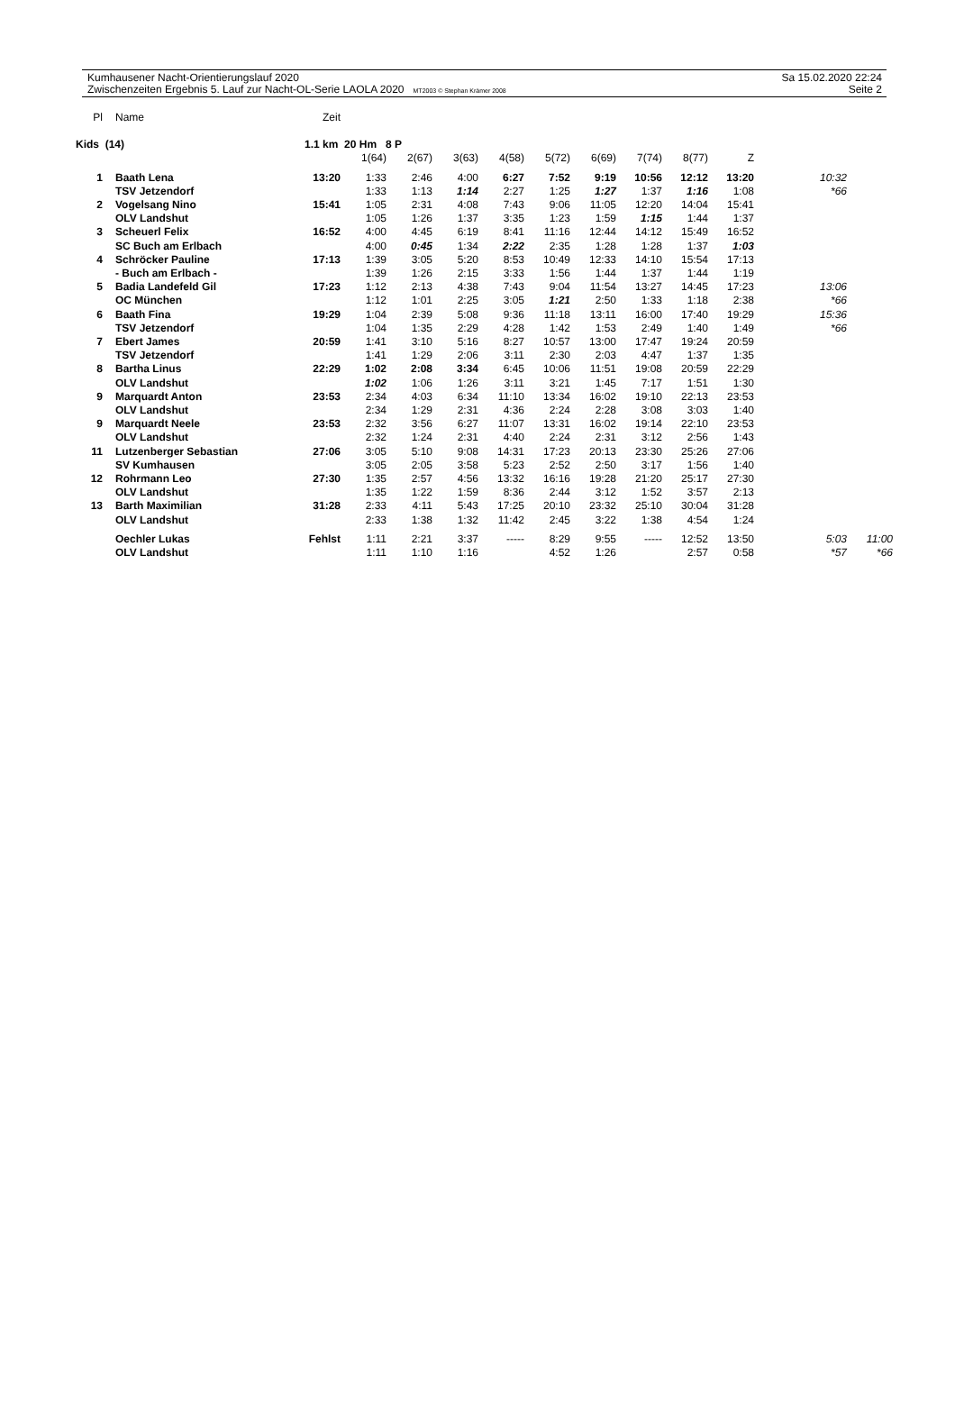Kumhausener Nacht-Orientierungslauf 2020
Zwischenzeiten Ergebnis 5. Lauf zur Nacht-OL-Serie LAOLA 2020 MT2003 © Stephan Krämer 2008
Sa 15.02.2020 22:24
Seite 2
| Pl | Name | Zeit | | | | | | | | | | | |
| --- | --- | --- | --- | --- | --- | --- | --- | --- | --- | --- | --- | --- | --- |
| Kids (14) | | 1.1 km 20 Hm 8 P | | | | | | | | | | | |
| | | | 1(64) | 2(67) | 3(63) | 4(58) | 5(72) | 6(69) | 7(74) | 8(77) | Z | | |
| 1 | Baath Lena | 13:20 | 1:33 | 2:46 | 4:00 | 6:27 | 7:52 | 9:19 | 10:56 | 12:12 | 13:20 | 10:32 | |
| | TSV Jetzendorf | | 1:33 | 1:13 | 1:14 | 2:27 | 1:25 | 1:27 | 1:37 | 1:16 | 1:08 | *66 | |
| 2 | Vogelsang Nino | 15:41 | 1:05 | 2:31 | 4:08 | 7:43 | 9:06 | 11:05 | 12:20 | 14:04 | 15:41 | | |
| | OLV Landshut | | 1:05 | 1:26 | 1:37 | 3:35 | 1:23 | 1:59 | 1:15 | 1:44 | 1:37 | | |
| 3 | Scheuerl Felix | 16:52 | 4:00 | 4:45 | 6:19 | 8:41 | 11:16 | 12:44 | 14:12 | 15:49 | 16:52 | | |
| | SC Buch am Erlbach | | 4:00 | 0:45 | 1:34 | 2:22 | 2:35 | 1:28 | 1:28 | 1:37 | 1:03 | | |
| 4 | Schröcker Pauline | 17:13 | 1:39 | 3:05 | 5:20 | 8:53 | 10:49 | 12:33 | 14:10 | 15:54 | 17:13 | | |
| | - Buch am Erlbach - | | 1:39 | 1:26 | 2:15 | 3:33 | 1:56 | 1:44 | 1:37 | 1:44 | 1:19 | | |
| 5 | Badia Landefeld Gil | 17:23 | 1:12 | 2:13 | 4:38 | 7:43 | 9:04 | 11:54 | 13:27 | 14:45 | 17:23 | 13:06 | |
| | OC München | | 1:12 | 1:01 | 2:25 | 3:05 | 1:21 | 2:50 | 1:33 | 1:18 | 2:38 | *66 | |
| 6 | Baath Fina | 19:29 | 1:04 | 2:39 | 5:08 | 9:36 | 11:18 | 13:11 | 16:00 | 17:40 | 19:29 | 15:36 | |
| | TSV Jetzendorf | | 1:04 | 1:35 | 2:29 | 4:28 | 1:42 | 1:53 | 2:49 | 1:40 | 1:49 | *66 | |
| 7 | Ebert James | 20:59 | 1:41 | 3:10 | 5:16 | 8:27 | 10:57 | 13:00 | 17:47 | 19:24 | 20:59 | | |
| | TSV Jetzendorf | | 1:41 | 1:29 | 2:06 | 3:11 | 2:30 | 2:03 | 4:47 | 1:37 | 1:35 | | |
| 8 | Bartha Linus | 22:29 | 1:02 | 2:08 | 3:34 | 6:45 | 10:06 | 11:51 | 19:08 | 20:59 | 22:29 | | |
| | OLV Landshut | | 1:02 | 1:06 | 1:26 | 3:11 | 3:21 | 1:45 | 7:17 | 1:51 | 1:30 | | |
| 9 | Marquardt Anton | 23:53 | 2:34 | 4:03 | 6:34 | 11:10 | 13:34 | 16:02 | 19:10 | 22:13 | 23:53 | | |
| | OLV Landshut | | 2:34 | 1:29 | 2:31 | 4:36 | 2:24 | 2:28 | 3:08 | 3:03 | 1:40 | | |
| 9 | Marquardt Neele | 23:53 | 2:32 | 3:56 | 6:27 | 11:07 | 13:31 | 16:02 | 19:14 | 22:10 | 23:53 | | |
| | OLV Landshut | | 2:32 | 1:24 | 2:31 | 4:40 | 2:24 | 2:31 | 3:12 | 2:56 | 1:43 | | |
| 11 | Lutzenberger Sebastian | 27:06 | 3:05 | 5:10 | 9:08 | 14:31 | 17:23 | 20:13 | 23:30 | 25:26 | 27:06 | | |
| | SV Kumhausen | | 3:05 | 2:05 | 3:58 | 5:23 | 2:52 | 2:50 | 3:17 | 1:56 | 1:40 | | |
| 12 | Rohrmann Leo | 27:30 | 1:35 | 2:57 | 4:56 | 13:32 | 16:16 | 19:28 | 21:20 | 25:17 | 27:30 | | |
| | OLV Landshut | | 1:35 | 1:22 | 1:59 | 8:36 | 2:44 | 3:12 | 1:52 | 3:57 | 2:13 | | |
| 13 | Barth Maximilian | 31:28 | 2:33 | 4:11 | 5:43 | 17:25 | 20:10 | 23:32 | 25:10 | 30:04 | 31:28 | | |
| | OLV Landshut | | 2:33 | 1:38 | 1:32 | 11:42 | 2:45 | 3:22 | 1:38 | 4:54 | 1:24 | | |
| | Oechler Lukas | Fehlst | 1:11 | 2:21 | 3:37 | ----- | 8:29 | 9:55 | ----- | 12:52 | 13:50 | 5:03 | 11:00 |
| | OLV Landshut | | 1:11 | 1:10 | 1:16 | | 4:52 | 1:26 | | 2:57 | 0:58 | *57 | *66 |